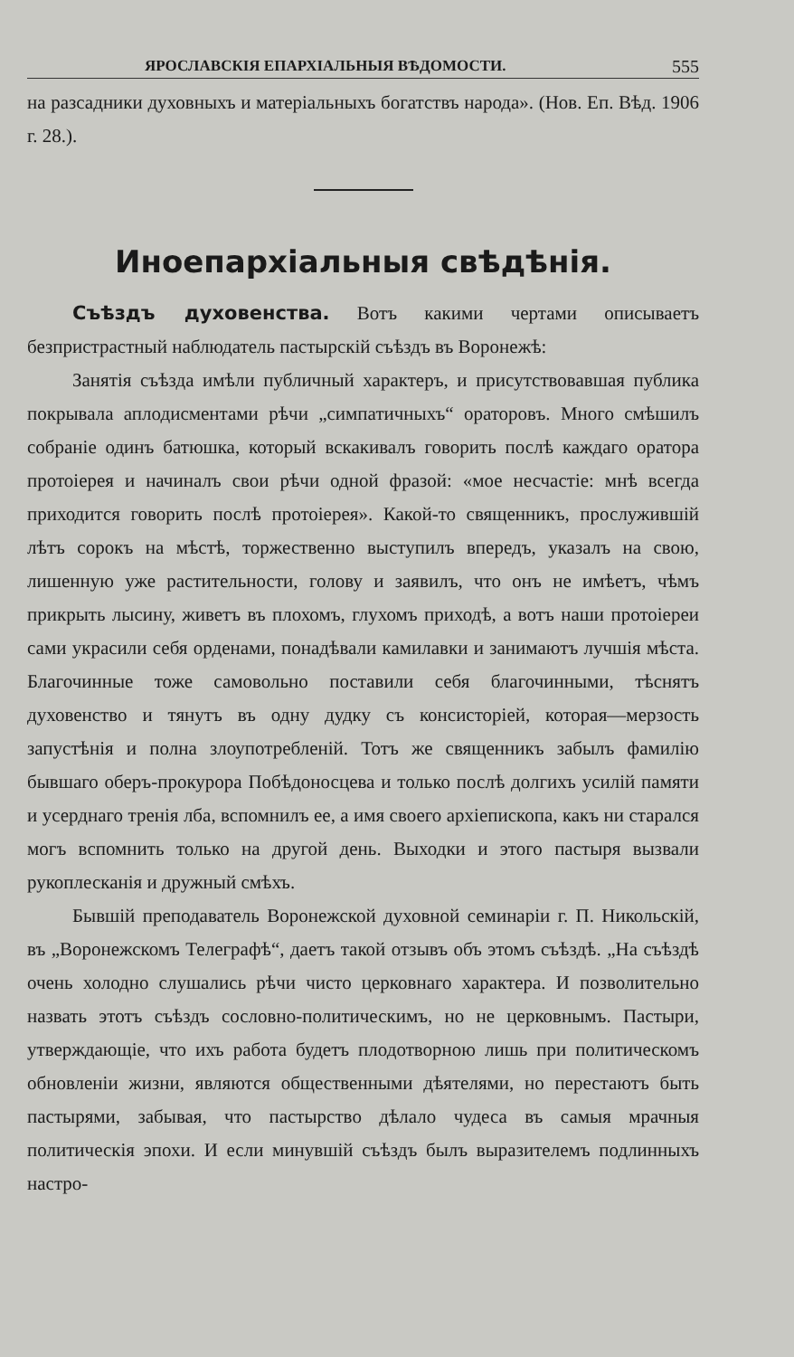ЯРОСЛАВСКІЯ ЕПАРХІАЛЬНЫЯ ВѢДОМОСТИ. 555
на разсадники духовныхъ и матеріальныхъ богатствъ народа». (Нов. Еп. Вѣд. 1906 г. 28.).
Иноепархіальныя свѣдѣнія.
Съѣздъ духовенства. Вотъ какими чертами описываетъ безпристрастный наблюдатель пастырскій съѣздъ въ Воронежѣ:
Занятія съѣзда имѣли публичный характеръ, и присутствовавшая публика покрывала аплодисментами рѣчи „симпатичныхъ“ ораторовъ. Много смѣшилъ собраніе одинъ батюшка, который вскакивалъ говорить послѣ каждаго оратора протоіерея и начиналъ свои рѣчи одной фразой: «мое несчастіе: мнѣ всегда приходится говорить послѣ протоіерея». Какой-то священникъ, прослужившій лѣтъ сорокъ на мѣстѣ, торжественно выступилъ впередъ, указалъ на свою, лишенную уже растительности, голову и заявилъ, что онъ не имѣетъ, чѣмъ прикрыть лысину, живетъ въ плохомъ, глухомъ приходѣ, а вотъ наши протоіереи сами украсили себя орденами, понадѣвали камилавки и занимаютъ лучшія мѣста. Благочинные тоже самовольно поставили себя благочинными, тѣснятъ духовенство и тянутъ въ одну дудку съ консисторіей, которая—мерзость запустѣнія и полна злоупотребленій. Тотъ же священникъ забылъ фамилію бывшаго оберъ-прокурора Побѣдоносцева и только послѣ долгихъ усилій памяти и усерднаго тренія лба, вспомнилъ ее, а имя своего архіепископа, какъ ни старался могъ вспомнить только на другой день. Выходки и этого пастыря вызвали рукоплесканія и дружный смѣхъ.
Бывшій преподаватель Воронежской духовной семинаріи г. П. Никольскій, въ „Воронежскомъ Телеграфѣ“, даетъ такой отзывъ объ этомъ съѣздѣ. „На съѣздѣ очень холодно слушались рѣчи чисто церковнаго характера. И позволительно назвать этотъ съѣздъ сословно-политическимъ, но не церковнымъ. Пастыри, утверждающіе, что ихъ работа будетъ плодотворною лишь при политическомъ обновленіи жизни, являются общественными дѣятелями, но перестаютъ быть пастырями, забывая, что пастырство дѣлало чудеса въ самыя мрачныя политическія эпохи. И если минувшій съѣздъ былъ выразителемъ подлинныхъ настро-